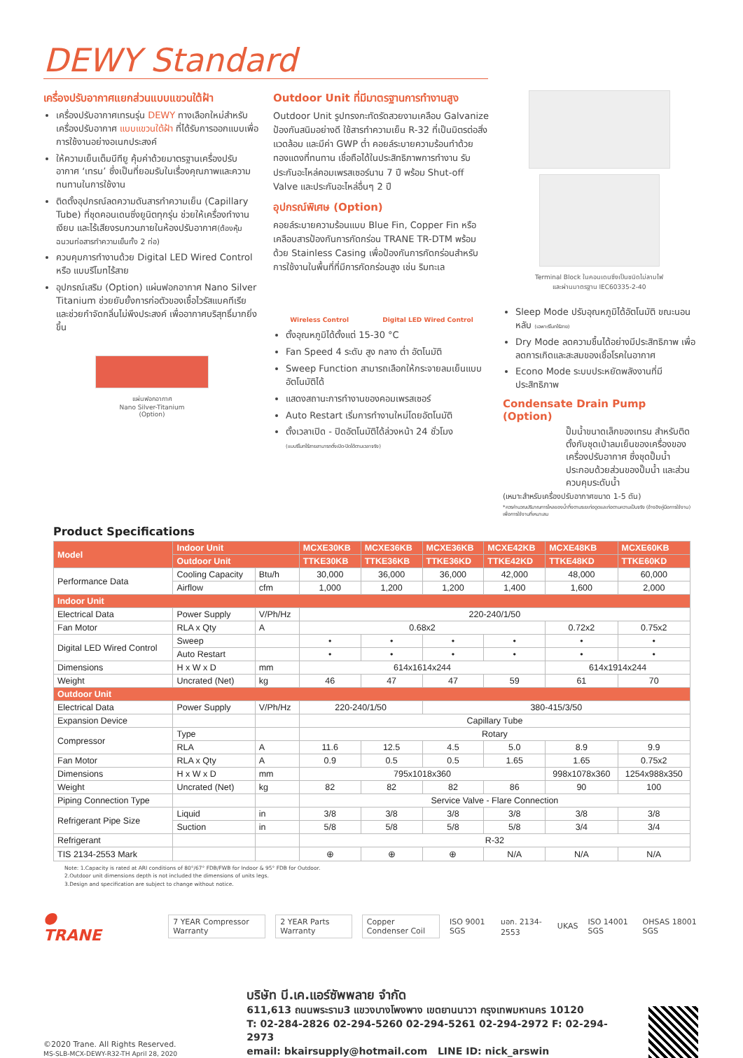DEWY Standard
เครื่องปรับอากาศแยกส่วนแบบแขวนใต้ฝ้า
เครื่องปรับอากาศเทรนรุ่น DEWY ทางเลือกใหม่สำหรับเครื่องปรับอากาศ แบบแขวนใต้ฝ้า ที่ได้รับการออกแบบเพื่อการใช้งานอย่างอเนกประสงค์
ให้ความเย็นเต็มบีทียู คุ้มค่าด้วยมาตรฐานเครื่องปรับอากาศ ‘เทรน’ ซึ่งเป็นที่ยอมรับในเรื่องคุณภาพและความทนทานในการใช้งาน
ติดตั้งอุปกรณ์ลดความดันสารทำความเย็น (Capillary Tube) ที่ชุดคอนเดนซิ่งยูนิตทุกรุ่น ช่วยให้เครื่องทำงานเงียบ และไร้เสียงรบกวนภายในห้องปรับอากาศ(ต้องหุ้มฉนวนท่อสารทำความเย็นทั้ง 2 ท่อ)
ควบคุมการทำงานด้วย Digital LED Wired Control หรือ แบบรีโมทไร้สาย
อุปกรณ์เสริม (Option) แผ่นฟอกอากาศ Nano Silver Titanium ช่วยยับยั้งการก่อตัวของเชื้อไวรัสแบคทีเรีย และช่วยกำจัดกลิ่นไม่พึงประสงค์ เพื่ออากาศบริสุทธิ์มากยิ่งขึ้น
แผ่นฟอกอากาศ
Nano Silver-Titanium
(Option)
Outdoor Unit ที่มีมาตรฐานการทำงานสูง
Outdoor Unit รูปทรงกะทัดรัดสวยงามเคลือบ Galvanize ป้องกันสนิมอย่างดี ใช้สารทำความเย็น R-32 ที่เป็นมิตรต่อสิ่งแวดล้อม และมีค่า GWP ต่ำ คอยล์ระบายความร้อนทำด้วยทองแดงที่ทนทาน เชื่อถือได้ในประสิทธิภาพการทำงาน รับประกันอะไหล่คอมเพรสเซอร์นาน 7 ปี พร้อม Shut-off Valve และประกันอะไหล่อื่นๆ 2 ปี
อุปกรณ์พิเศษ (Option)
คอยล์ระบายความร้อนแบบ Blue Fin, Copper Fin หรือเคลือบสารป้องกันการกัดกร่อน TRANE TR-DTM พร้อมด้วย Stainless Casing เพื่อป้องกันการกัดกร่อนสำหรับการใช้งานในพื้นที่ที่มีการกัดกร่อนสูง เช่น ริมทะเล
Wireless Control Digital LED Wired Control
ตั้งอุณหภูมิได้ตั้งแต่ 15-30 °C
Fan Speed 4 ระดับ สูง กลาง ต่ำ อัตโนมัติ
Sweep Function สามารถเลือกให้กระจายลมเย็นแบบอัตโนมัติได้
แสดงสถานะการทำงานของคอมเพรสเซอร์
Auto Restart เริ่มการทำงานใหม่โดยอัตโนมัติ
ตั้งเวลาเปิด - ปิดอัตโนมัติได้ล่วงหน้า 24 ชั่วโมง
(แบบรีโมทไร้สายสามารถตั้งเปิด-ปิดได้ตามเวลาจริง)
Terminal Block ในคอนเดนซิ่งเป็นชนิดไม่ลามไฟ
และผ่านมาตรฐาน IEC60335-2-40
Sleep Mode ปรับอุณหภูมิได้อัตโนมัติ ขณะนอนหลับ (เฉพาะรีโมทไร้สาย)
Dry Mode ลดความชื้นได้อย่างมีประสิทธิภาพ เพื่อลดการเกิดและสะสมของเชื้อโรคในอากาศ
Econo Mode ระบบประหยัดพลังงานที่มีประสิทธิภาพ
Condensate Drain Pump (Option)
ปั๊มน้ำขนาดเล็กของเทรน สำหรับติดตั้งกับชุดเป่าลมเย็นของเครื่องของเครื่องปรับอากาศ ซึ่งชุดปั๊มน้ำประกอบด้วยส่วนของปั๊มน้ำ และส่วนควบคุมระดับน้ำ
(เหมาะสำหรับเครื่องปรับอากาศขนาด 1-5 ตัน)
*ควรคำนวณปริมาณการไหลของน้ำทิ้งตามระยะท่อดูดและท่อตามความเป็นจริง (อ้างอิงคู่มือการใช้งาน) เพื่อการใช้งานที่เหมาะสม
Product Specifications
| Model | Indoor Unit | | MCXE30KB | MCXE36KB | MCXE36KB | MCXE42KB | MCXE48KB | MCXE60KB |
| --- | --- | --- | --- | --- | --- | --- | --- | --- |
| | Outdoor Unit | | TTKE30KB | TTKE36KB | TTKE36KD | TTKE42KD | TTKE48KD | TTKE60KD |
| Performance Data | Cooling Capacity | Btu/h | 30,000 | 36,000 | 36,000 | 42,000 | 48,000 | 60,000 |
| | Airflow | cfm | 1,000 | 1,200 | 1,200 | 1,400 | 1,600 | 2,000 |
| Indoor Unit | | | | | | | | |
| Electrical Data | Power Supply | V/Ph/Hz | 220-240/1/50 | | | | | |
| Fan Motor | RLA x Qty | A | 0.68x2 | | | | 0.72x2 | 0.75x2 |
| Digital LED Wired Control | Sweep | | • | • | • | • | • | • |
| | Auto Restart | | • | • | • | • | • | • |
| Dimensions | H x W x D | mm | 614x1614x244 | | | | 614x1914x244 | |
| Weight | Uncrated (Net) | kg | 46 | 47 | 47 | 59 | 61 | 70 |
| Outdoor Unit | | | | | | | | |
| Electrical Data | Power Supply | V/Ph/Hz | 220-240/1/50 | | 380-415/3/50 | | | |
| Expansion Device | | | Capillary Tube | | | | | |
| Compressor | Type | | Rotary | | | | | |
| | RLA | A | 11.6 | 12.5 | 4.5 | 5.0 | 8.9 | 9.9 |
| Fan Motor | RLA x Qty | A | 0.9 | 0.5 | 0.5 | 1.65 | 1.65 | 0.75x2 |
| Dimensions | H x W x D | mm | 795x1018x360 | | | | 998x1078x360 | 1254x988x350 |
| Weight | Uncrated (Net) | kg | 82 | 82 | 82 | 86 | 90 | 100 |
| Piping Connection Type | | | Service Valve - Flare Connection | | | | | |
| Refrigerant Pipe Size | Liquid | in | 3/8 | 3/8 | 3/8 | 3/8 | 3/8 | 3/8 |
| | Suction | in | 5/8 | 5/8 | 5/8 | 5/8 | 3/4 | 3/4 |
| Refrigerant | | | R-32 | | | | | |
| TIS 2134-2553 Mark | | | ⊕ | ⊕ | ⊕ | N/A | N/A | N/A |
Note: 1.Capacity is rated at ARI conditions of 80°/67° FDB/FWB for Indoor & 95° FDB for Outdoor.
2.Outdoor unit dimensions depth is not included the dimensions of units legs.
3.Design and specification are subject to change without notice.
● TRANE 7 YEAR Compressor Warranty 2 YEAR Parts Warranty Copper Condenser Coil ISO 9001 SGS มอก. 2134-2553 UKAS ISO 14001 SGS OHSAS 18001 SGS
©2020 Trane. All Rights Reserved.
MS-SLB-MCX-DEWY-R32-TH April 28, 2020
บริษัท บี.เค.แอร์ซัพพลาย จำกัด
611,613 ถนนพระราม3 แขวงบางโพงพาง เขตยานนาวา กรุงเทพมหานคร 10120
T: 02-284-2826 02-294-5260 02-294-5261 02-294-2972 F: 02-294-2973
email: bkairsupply@hotmail.com LINE ID: nick_arswin